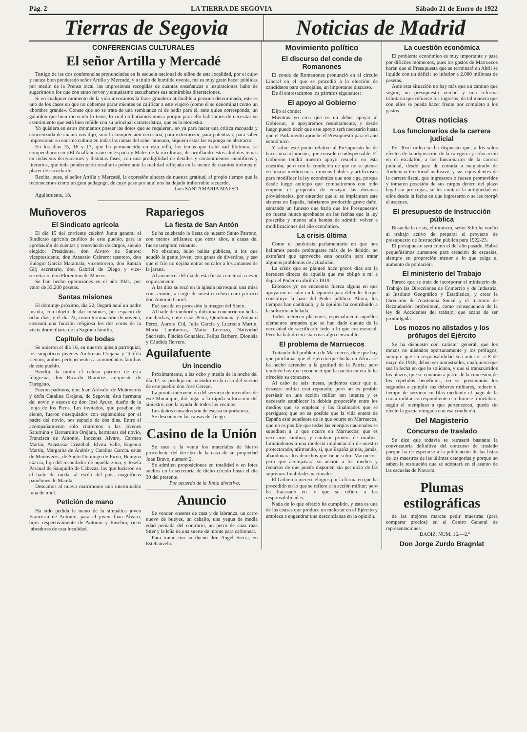Pág. 2 LA TIERRA DE SEGOVIA Sábado 21 de Enero de 1922
Tierras de Segovia Noticias de Madrid
CONFERENCIAS CULTURALES
El señor Artilla y Mercadé
Testigo de las dos conferencias pronunciadas en la escuela nacional de niños de esta localidad, por el culto y nunca bien ponderado señor Artilla y Mercadé, y a título de humilde oyente, me es muy grato hacer públicas por medio de la Prensa local, las impresiones recogidas de cuantas enseñanzas e inspiraciones hubo de sugerirnos a los que con tanto fervor y entusiasmo escuchamos sus admirables disertaciones.
Si en cualquier momento de la vida invocamos la frase grandeza atribuíble a persona determinada, este es uno de los casos en que no debemos parar mientes en calificar a este viajero (como él se denomina) como un «hombre grande». Conste que no se trata de una semblanza ni de pedir para él, ante quien corresponda, un galardón que bien merecido lo tiene, lo cual no haríamos nunca porque para ello habríamos de necesitar su asentimiento que está bien reñido con su principal característica, que es la modestia.
Yo quisiera en estos momentos poseer las dotes que se requieren, no ya para hacer una crítica razonada y concienzuda de cuanto nos dijo, sino la comprensión necesaria, para exteriorizar, para patentizar, para saber impresionar su enorme cultura en todas las ramas del saber humano, siquiera éstas las exponga en abstracto.
En los días 15, 16 y 17, que ha permanecido en esta villa, los temas que trató «ad libitum», se compendiaron en «El Analfabetismo en España y Males de la incultura», desarrollando estos aludidos temas en todas sus derivaciones y distintas fases, con una prodigilidad de detalles y conocimientos científicos y literarios, que toda ponderación resultaría pobre ante la realidad reflejada en la mente de cuantos tuvimos el placer de escucharle.
Reciba, pues, el señor Artilla y Mercadé, la expresión sincera de nuestra gratitud, al propio tiempo que le reconocemos como un gran pedagogo, de cuyo paso por aquí nos ha dejado imborrable recuerdo.
Luis SANTAMARIA MAESO
Aguilafuente, 18.
Muñoveros
El Sindicato agrícola
El día 15 del corriente celebró Junta general el Sindicato agrícola católico de este pueblo, para la aprobación de cuentas y renovación de cargos, siendo elegido: Presidente, don Alvaro de Santos; vicepresidente, don Atanasio Cabrero; tesorero, don Eulogio García Matamala; vicetesorero, don Ramán Gil; secretario, don Gabriel de Diego y vice-secretario, don Florentino de Marcos.
Se han hecho operaciones en el año 1921, por valor de 33.200 pesetas.
Santas misiones
El domingo próximo, día 22, llegará aquí un padre jusuíta, con objeto de dar misiones, por espacio de ocho días; y el día 23, como terminación de novena, costeará una función religiosa los dos coros de la visita domiciliaria de la Sagrada familia.
Capítulo de bodas
Se unieron el día 16, en nuestra iglesia parroquial, los simpáticos jóvenes Ambrosio Orejana y Teófila Leonor, ambos pertenecientes a acomodadas familias de este pueblo.
Bendijo la unión el celoso párroco de esta feligresía, don Ricardo Ramírez, arcipreste de Turégano.
Fueron padrinos, don Juan Arévalo, de Muñoveros y doña Catalina Orejana, de Segovia; ésta hermana del novio y esposa de don José Ayuso, dueño de la lonja de los Picos. Los invitados, que pasaban de ciento, fueron obsequiados con esplendidez por el padre del novio, por espacio de dos días. Entre el acompañamiento solo citaremos a las jóvenes Saturnina y Bernardina Orejana, hermanas del novio, Francisca de Antonio, Inocenta Alvaro, Carmen Martín, Anastasia Cristóbal, Elvira Valle, Eugenia Martín, Margarita de Andrés y Catalina García. estas de Muñoveros; de Santo Domingo de Pirón, Benigna García, hija del recaudador de aquella zona, y Josefa Pascual de Sauquillo de Cabezas, las que lucieron en el baile de rueda, al estilo del país, magníficos pañolones de Manila.
Deseamos al nuevo matrimonio una interminable luna de miel.
Petición de mano
Ha sido pedida la mano de la simpática joven Francisca de Antonio, para el joven Juan Alvaro, hijos respectivamente de Antonio y Eusebio, ricos labradores de esta localidad.
Rapariegos
La fiesta de San Antón
Se ha celebrado la fiesta de nuestro Santo Patrono, con menos brillantez que otros años, a causa del fuerte temporal reinante.
No obstante, hubo bailes públicos, a los que acudió la gente joven, con ganas de divertirse, y eso que el frío no dejaba entrar en calor a los amantes de la jarana.
Al amanecer del día de esta fiesta comenzó a nevar copiosamente.
A las diez se rezó en la iglesia parroquial una misa con sermón, a cargo de nuestro celoso cura párroco don Antonio Curiel.
Fué sacada en procesión la imagen del Santo.
Al baile de tamboril y dulzaina concurrieron bellas muchachas, entre éstas Petra, Quintiniana y Amparo Pérez, Aurora Cid, Julia García y Lucrecia Martín, María Lumbreras, María Lorenzo, Natividad Sacristán, Plácida González, Felipa Barbero, Dionisia y Cándida Herrero.
Aguilafuente
Un incendio
Próximamente, a las ocho y media de la noche del día 17, se produjo un incendio en la casa del vecino de este pueblo don José Cerezo.
La pronta intervención del servicio de incendios de este Municipio, dió lugar a la rápida sofocación del siniestro, con la ayuda de todos los vecinos.
Los daños causados son de escasa importancia.
Se desconocen las causas del fuego.
Casino de la Unión
Se saca a la venta los materiales de hierro procedente del derribo de la casa de su propiedad Juan Bravo, número 2.
Se admiten proposiciones en totalidad o en lotes sueltos en la secretaría de dicho círculo hasta el día 30 del presente.
Por acuerdo de la Junta directiva.
Anuncio
Se venden enseres de casa y de labranza, un carro nuevo de bueyes, un caballo, una yegua de media edad preñada del contrario, un perro de caza raza Stter y la leña de una suerte de monte para carbonear.
Para tratar con su dueño don Angel Sierra, en Estebanvela.
Movimiento político
El discurso del conde de Romanones
El conde de Romanones pronunció en el círculo Liberal en el que se procedió a la elección de candidatos para concejales, un importante discurso.
De él entresacamos los párrafos siguientes:
El apoyo al Gobierno
Dijo el conde:
Mientras yo crea que es un deber apoyar al Gobierno, le apoyaremos resueltamente, y desde luego puedo decir que este apoyo será necesario hasta que el Parlamento apruebe el Presupuesto para el año económico.
Y sobre este punto relativo al Presupuesto he de hacer una aclaración, que considero indispensable. El Gobierno tendrá nuestro apoyo resuelto en esta cuestión; pero con la condición de que no se piense en buscar medios más o menos hábiles y artificiosos para modificar la ley económica que nos rige, porque desde luego anticipo que combatiremos con todo empeño el propósito de ensayar las dozavas provisionales, por entender que si se implantara este sistema en España, habríamos producido grave daño, sentando un funesto que haría que los Presupuestos no fueran nunca aprobados en las fechas que la ley prescribe y menos aún hemos de admitir volver a modificaciones del año económico.
La crisis última
Como el paréntisis parlamentario en que nos hallamos puede prolongarse más de lo debido, no extrañará que aproveche esta ocasión para tratar algunos problemas de actualidad.
La crisis que se planteó hace pocos días era la heredera directa de aquella que me obligó a mí a dejar el Poder en abril de 1919.
Entonces yo no encuentre fuerza alguna en que apoyarme ni calor en la opinión para defender lo que constituye la base del Poder público. Ahora, los tiempos han cambiado, y la opinión ha contribuído a la solución anhelada.
Todos merecen plácemes, especialmente aquellos elementos armados que se han dado cuenta de la necesidad de sacrificarlo todo a lo que era esencial. Pero ha habido en esta crisis algo censurable.
El problema de Marruecos
Tratando del problema de Marruecos, dice que hay que proclamar que el Ejército que lucha en Africa se ha hecho acreedor a la gratitud de la Patria; pero también hay que reconocer que la nación entera le ha ofrecido su concurso.
Al cabo de seis meses, podemos decir que el desastre militar está reparado; pero no es posible persistir en una acción militar tan intensa y es necesario establecer la debida proporción entre los medios que se emplean y las finalinades que se persiguen; que no es posible que la vida entera de España esté pendiente de lo que ocurre en Marruecos; que no es posible que todas las energías nacionales se supediten a lo que ocurre en Marruecos; que es necesario cambiar, y cambiar pronto, de rumbos, limitándonos a una modesta implantación de nuestro protectorado, afirmando, sí, que España jamás, jamás, abandonará los derechos que tiene sobre Marruecos, pero que acompasará su acción a los medios y recursos de que puede disponer, sin perjuicio de las supremas finalidades nacionales.
El Gobierno merece elogios por la forma en que ha procedido en lo que se refiere a la acción militar; pero ha fracasado en lo que se refiere a las responsabilidades.
Nada de lo que ofreció ha cumplido, y ésta es una de las causas que produce un malestar en el Ejército y empieza a engendrar una desconfianza en la opinión.
La cuestión económica
El problema económico es muy importante y pasa por difíciles momentos, pues los gastos de Marruecos harán que el Presupuesta que se terminará en Abril se liquide con un déficit no inferior a 2.000 millones de pesetas.
Ante esta situación no hay más que un camino que seguir; un presupuesto verdad y una reforma tributaria que refuerce los ingresos, de tal manera que con ellos se pueda hacer frente por completo a los gastos.
Otras noticias
Los funcionarios de la carrera judicial
Por Real orden se ha dispuesto que, a los solos efectos de la adquisición de la categoría y colocación en el escalafón, a los funcionarios de la carrera judicial, desde juez de entrada a magistrado de Audiencia territorial inclusive, y sus equivalentes de la carrera fiscal, que ingresaren o fuesen promovidos y tomaren posesión de sus cargos dentro del plazo legal sin prórrogas, se les contará la antigüedad en ellos desde la fecha en que ingresaron o se les otorgó el ascenso.
El presupuesto de Instrucción pública
Resuelta la crisis, el ministro, señor Silió ha vuelto al trabajo activo de preparar el proyecto de presupuesto de Instrucción pública para 1922-23.
El presupuesto será como el del año pasado. Habrá pequeñísimos aumentos para creación de escuelas, siempre en proporción menor a lo que exige el aumento de población.
El ministerio del Trabajo
Parece que se trata de incorporar al ministerio del Trabajo las Direcciones de Comercio y de Industria, al Instituto Geográfico y Estadístico, y crear la Dirección de Asistencia Social y el Instituto de Recaudación profesional, como consecuencia de la ley de Accidentes del trabajo, que acaba de ser promulgada.
Los mozos no alistados y los prófugos del Ejército
Se ha dispuesto con carácter general, que los mozos no alistados oportunamente y los prófugos, siempre que su responsabilidad sea anterior a 8 de mayo de 1918, deben ser amnistiados, cualquiera que sea la fecha en que lo soliciten, y que si transcurridos los plazos, que se contarán a partir de la concesión de los repetidos beneficios, no se presentarán los segundos a cumplir sus deberes militares, reducir el tiempo de servicio en filas mediante el pago de la cuota militar correspondiente o redimirse a metálico, según el reemplazo a que pertenezcan, queda sin efecto la gracia otorgada con esa condición.
Del Magisterio
Concurso de traslado
Se dice que todavía se retrasará bastante la convocatoria definitiva del concurso de traslado porque ha de esperarse a la publicación de las listas de los maestros de las últimas categorías y porque no saben la resolución que se adoptará en el asunto de las escuelas de Navarra.
Plumas estilográficas
de las mejores marcas pedir muestras (para comparar precios) en el Centro General de representaciones.
DAOIZ, NUM. 16.—2.º
Don Jorge Zurdo Bragnlat